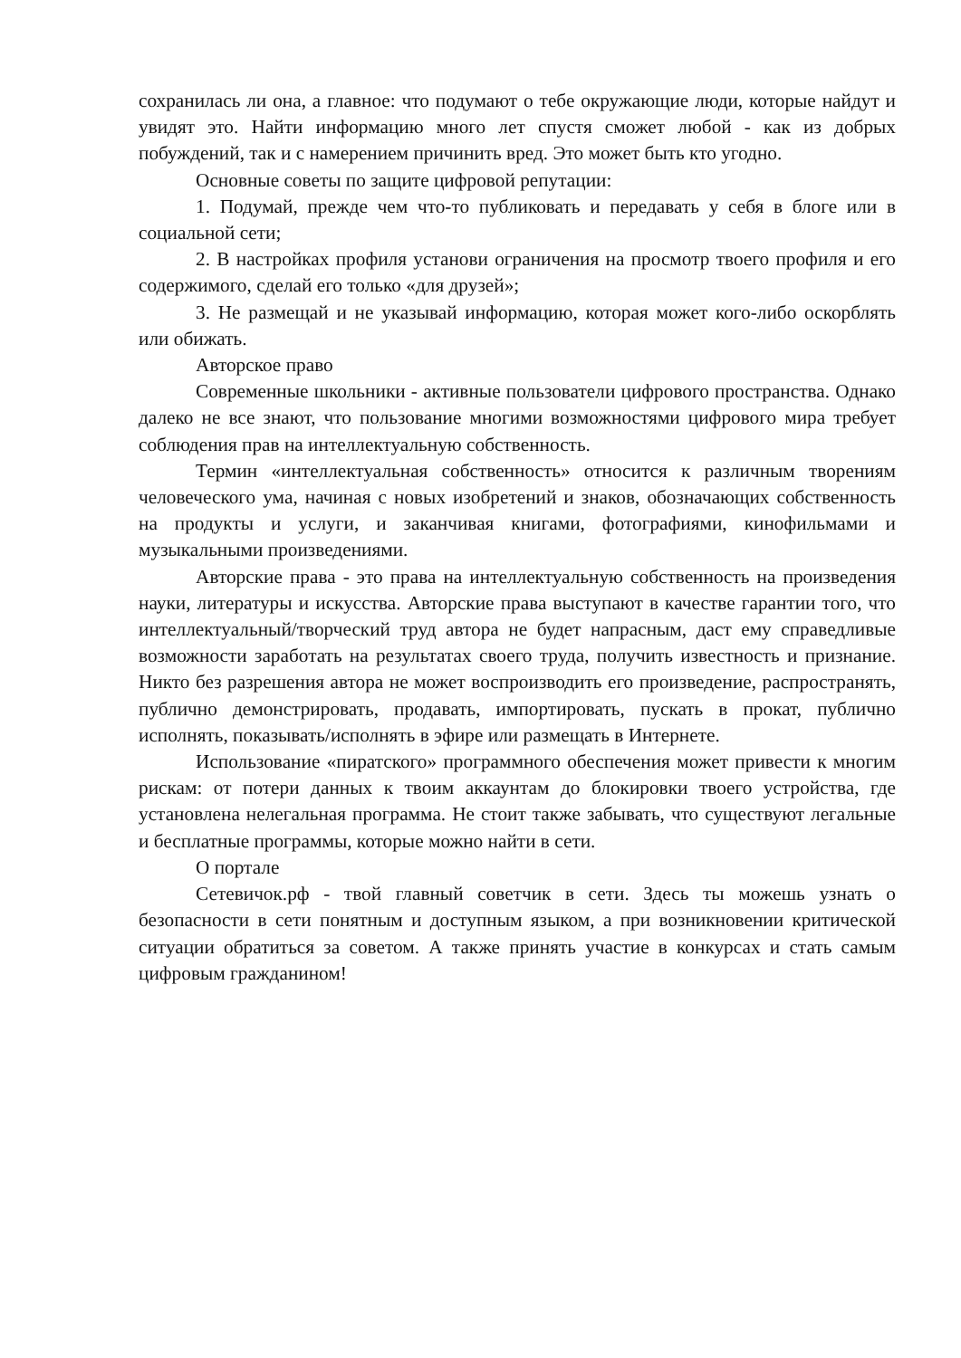сохранилась ли она, а главное: что подумают о тебе окружающие люди, которые найдут и увидят это. Найти информацию много лет спустя сможет любой - как из добрых побуждений, так и с намерением причинить вред. Это может быть кто угодно.
Основные советы по защите цифровой репутации:
1. Подумай, прежде чем что-то публиковать и передавать у себя в блоге или в социальной сети;
2. В настройках профиля установи ограничения на просмотр твоего профиля и его содержимого, сделай его только «для друзей»;
3. Не размещай и не указывай информацию, которая может кого-либо оскорблять или обижать.
Авторское право
Современные школьники - активные пользователи цифрового пространства. Однако далеко не все знают, что пользование многими возможностями цифрового мира требует соблюдения прав на интеллектуальную собственность.
Термин «интеллектуальная собственность» относится к различным творениям человеческого ума, начиная с новых изобретений и знаков, обозначающих собственность на продукты и услуги, и заканчивая книгами, фотографиями, кинофильмами и музыкальными произведениями.
Авторские права - это права на интеллектуальную собственность на произведения науки, литературы и искусства. Авторские права выступают в качестве гарантии того, что интеллектуальный/творческий труд автора не будет напрасным, даст ему справедливые возможности заработать на результатах своего труда, получить известность и признание. Никто без разрешения автора не может воспроизводить его произведение, распространять, публично демонстрировать, продавать, импортировать, пускать в прокат, публично исполнять, показывать/исполнять в эфире или размещать в Интернете.
Использование «пиратского» программного обеспечения может привести к многим рискам: от потери данных к твоим аккаунтам до блокировки твоего устройства, где установлена нелегальная программа. Не стоит также забывать, что существуют легальные и бесплатные программы, которые можно найти в сети.
О портале
Сетевичок.рф - твой главный советчик в сети. Здесь ты можешь узнать о безопасности в сети понятным и доступным языком, а при возникновении критической ситуации обратиться за советом. А также принять участие в конкурсах и стать самым цифровым гражданином!